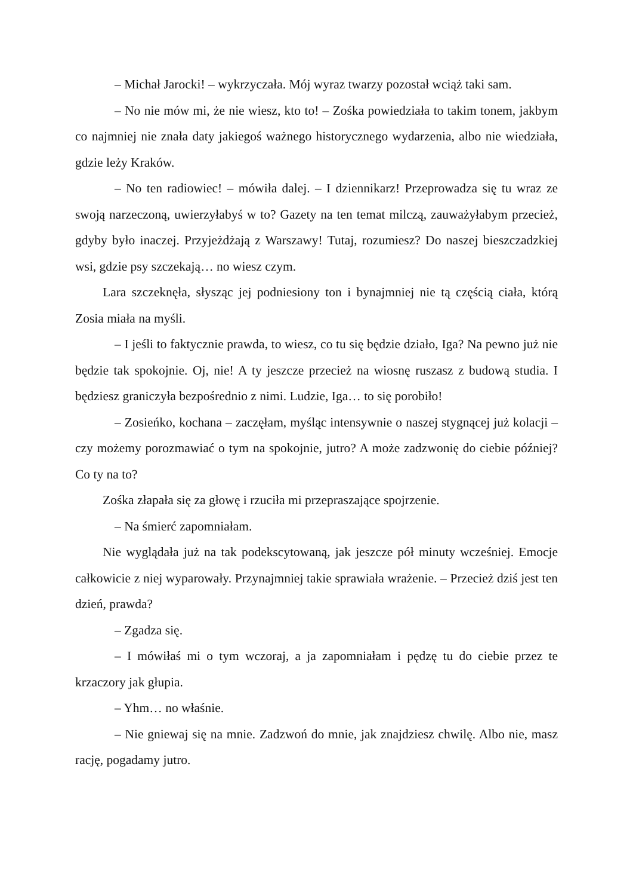– Michał Jarocki! – wykrzyczała. Mój wyraz twarzy pozostał wciąż taki sam.
– No nie mów mi, że nie wiesz, kto to! – Zośka powiedziała to takim tonem, jakbym co najmniej nie znała daty jakiegoś ważnego historycznego wydarzenia, albo nie wiedziała, gdzie leży Kraków.
– No ten radiowiec! – mówiła dalej. – I dziennikarz! Przeprowadza się tu wraz ze swoją narzeczoną, uwierzyłabyś w to? Gazety na ten temat milczą, zauważyłabym przecież, gdyby było inaczej. Przyjeżdżają z Warszawy! Tutaj, rozumiesz? Do naszej bieszczadzkiej wsi, gdzie psy szczekają… no wiesz czym.
Lara szczeknęła, słysząc jej podniesiony ton i bynajmniej nie tą częścią ciała, którą Zosia miała na myśli.
– I jeśli to faktycznie prawda, to wiesz, co tu się będzie działo, Iga? Na pewno już nie będzie tak spokojnie. Oj, nie! A ty jeszcze przecież na wiosnę ruszasz z budową studia. I będziesz graniczyła bezpośrednio z nimi. Ludzie, Iga… to się porobiło!
– Zosieńko, kochana – zaczęłam, myśląc intensywnie o naszej stygnącej już kolacji – czy możemy porozmawiać o tym na spokojnie, jutro? A może zadzwonię do ciebie później? Co ty na to?
Zośka złapała się za głowę i rzuciła mi przepraszające spojrzenie.
– Na śmierć zapomniałam.
Nie wyglądała już na tak podekscytowaną, jak jeszcze pół minuty wcześniej. Emocje całkowicie z niej wyparowały. Przynajmniej takie sprawiała wrażenie. – Przecież dziś jest ten dzień, prawda?
– Zgadza się.
– I mówiłaś mi o tym wczoraj, a ja zapomniałam i pędzę tu do ciebie przez te krzaczory jak głupia.
– Yhm… no właśnie.
– Nie gniewaj się na mnie. Zadzwoń do mnie, jak znajdziesz chwilę. Albo nie, masz rację, pogadamy jutro.